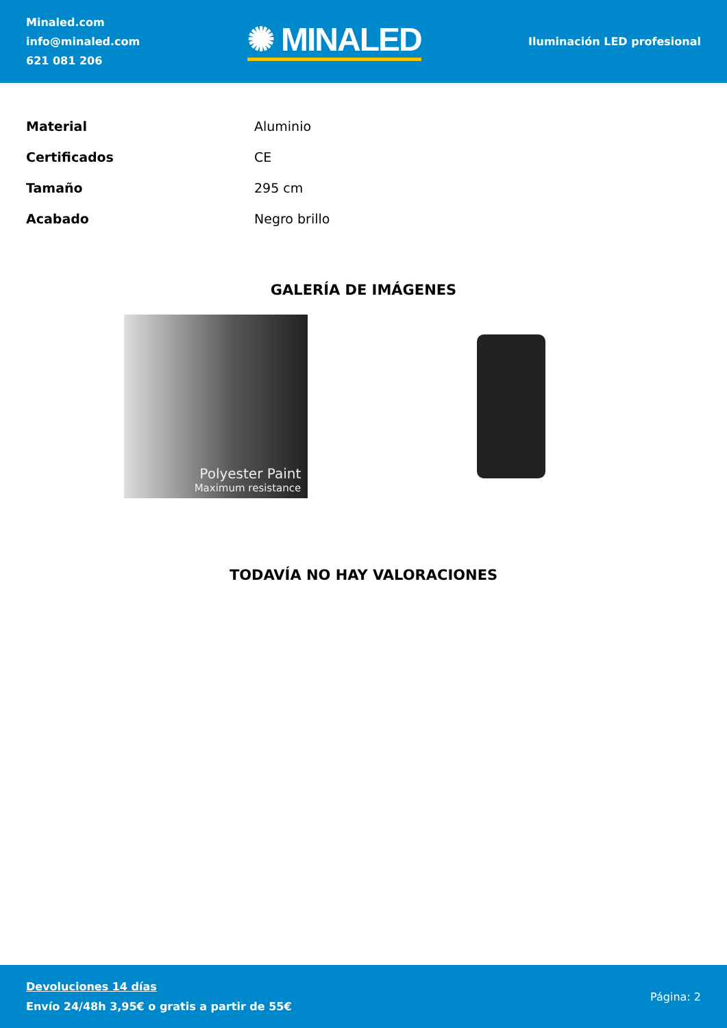Minaled.com
info@minaled.com
621 081 206
✺ MINALED
Iluminación LED profesional
| Material | Aluminio |
| Certificados | CE |
| Tamaño | 295 cm |
| Acabado | Negro brillo |
GALERÍA DE IMÁGENES
Polyester Paint
Maximum resistance
TODAVÍA NO HAY VALORACIONES
Devoluciones 14 días
Envío 24/48h 3,95€ o gratis a partir de 55€
Página: 2